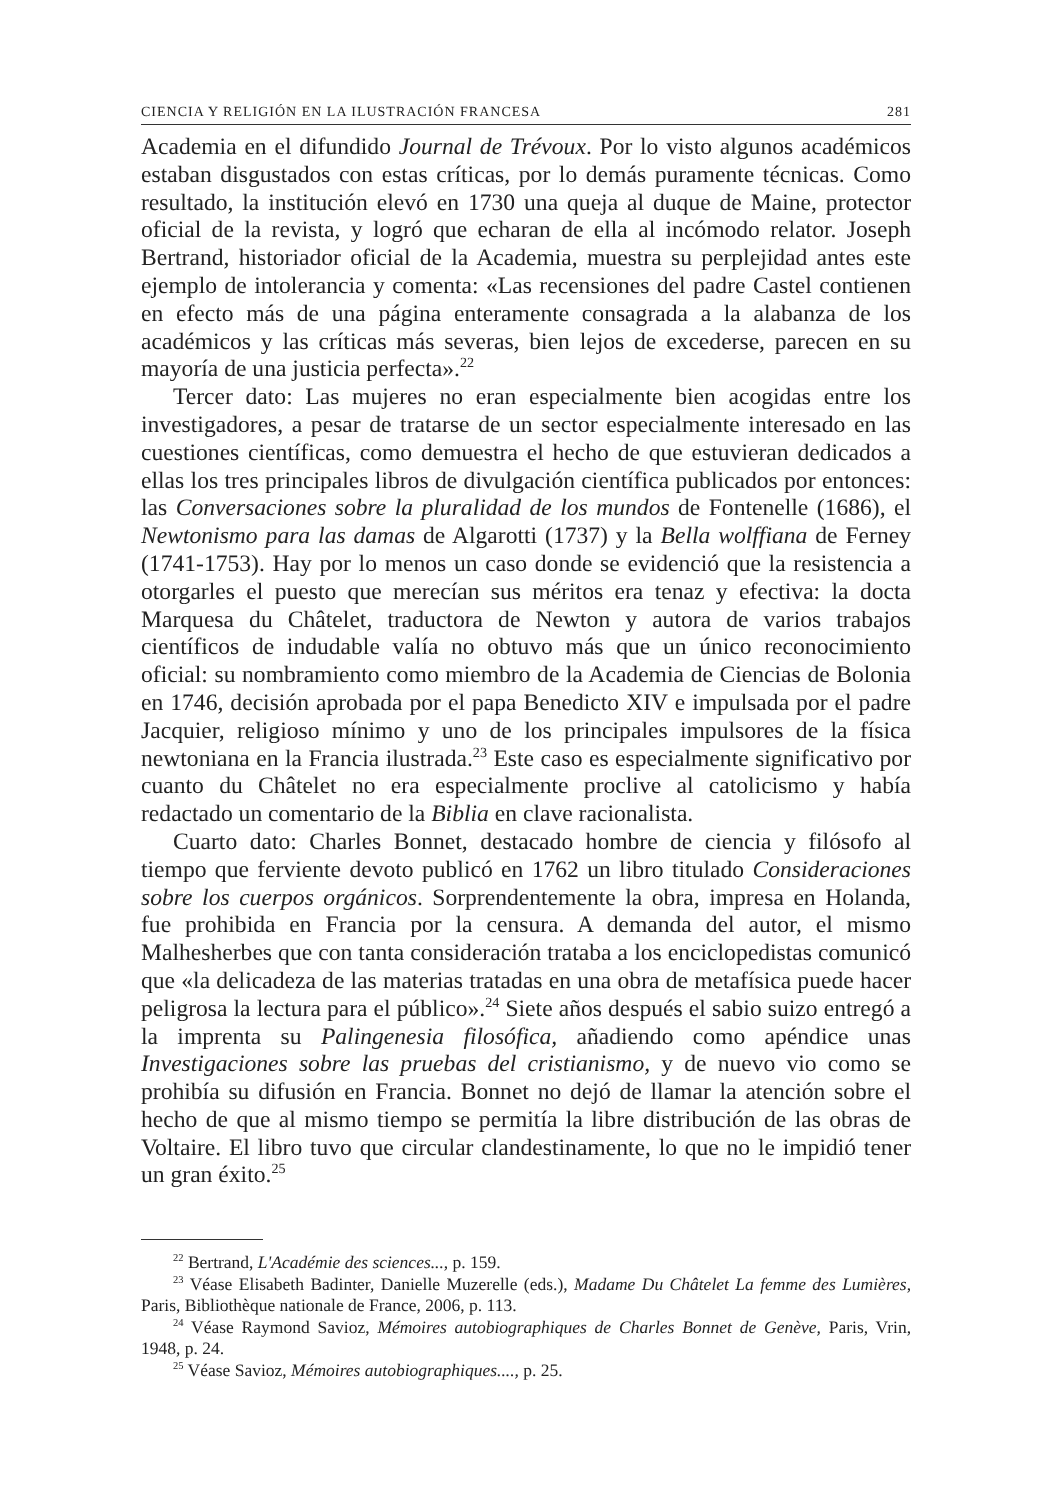CIENCIA Y RELIGIÓN EN LA ILUSTRACIÓN FRANCESA 281
Academia en el difundido Journal de Trévoux. Por lo visto algunos académicos estaban disgustados con estas críticas, por lo demás puramente técnicas. Como resultado, la institución elevó en 1730 una queja al duque de Maine, protector oficial de la revista, y logró que echaran de ella al incómodo relator. Joseph Bertrand, historiador oficial de la Academia, muestra su perplejidad antes este ejemplo de intolerancia y comenta: «Las recensiones del padre Castel contienen en efecto más de una página enteramente consagrada a la alabanza de los académicos y las críticas más severas, bien lejos de excederse, parecen en su mayoría de una justicia perfecta».<sup>22</sup>
Tercer dato: Las mujeres no eran especialmente bien acogidas entre los investigadores, a pesar de tratarse de un sector especialmente interesado en las cuestiones científicas, como demuestra el hecho de que estuvieran dedicados a ellas los tres principales libros de divulgación científica publicados por entonces: las Conversaciones sobre la pluralidad de los mundos de Fontenelle (1686), el Newtonismo para las damas de Algarotti (1737) y la Bella wolffiana de Ferney (1741-1753). Hay por lo menos un caso donde se evidenció que la resistencia a otorgarles el puesto que merecían sus méritos era tenaz y efectiva: la docta Marquesa du Châtelet, traductora de Newton y autora de varios trabajos científicos de indudable valía no obtuvo más que un único reconocimiento oficial: su nombramiento como miembro de la Academia de Ciencias de Bolonia en 1746, decisión aprobada por el papa Benedicto XIV e impulsada por el padre Jacquier, religioso mínimo y uno de los principales impulsores de la física newtoniana en la Francia ilustrada.<sup>23</sup> Este caso es especialmente significativo por cuanto du Châtelet no era especialmente proclive al catolicismo y había redactado un comentario de la Biblia en clave racionalista.
Cuarto dato: Charles Bonnet, destacado hombre de ciencia y filósofo al tiempo que ferviente devoto publicó en 1762 un libro titulado Consideraciones sobre los cuerpos orgánicos. Sorprendentemente la obra, impresa en Holanda, fue prohibida en Francia por la censura. A demanda del autor, el mismo Malhesherbes que con tanta consideración trataba a los enciclopedistas comunicó que «la delicadeza de las materias tratadas en una obra de metafísica puede hacer peligrosa la lectura para el público».<sup>24</sup> Siete años después el sabio suizo entregó a la imprenta su Palingenesia filosófica, añadiendo como apéndice unas Investigaciones sobre las pruebas del cristianismo, y de nuevo vio como se prohibía su difusión en Francia. Bonnet no dejó de llamar la atención sobre el hecho de que al mismo tiempo se permitía la libre distribución de las obras de Voltaire. El libro tuvo que circular clandestinamente, lo que no le impidió tener un gran éxito.<sup>25</sup>
<sup>22</sup> Bertrand, L'Académie des sciences..., p. 159.
<sup>23</sup> Véase Elisabeth Badinter, Danielle Muzerelle (eds.), Madame Du Châtelet La femme des Lumières, Paris, Bibliothèque nationale de France, 2006, p. 113.
<sup>24</sup> Véase Raymond Savioz, Mémoires autobiographiques de Charles Bonnet de Genève, Paris, Vrin, 1948, p. 24.
<sup>25</sup> Véase Savioz, Mémoires autobiographiques...., p. 25.